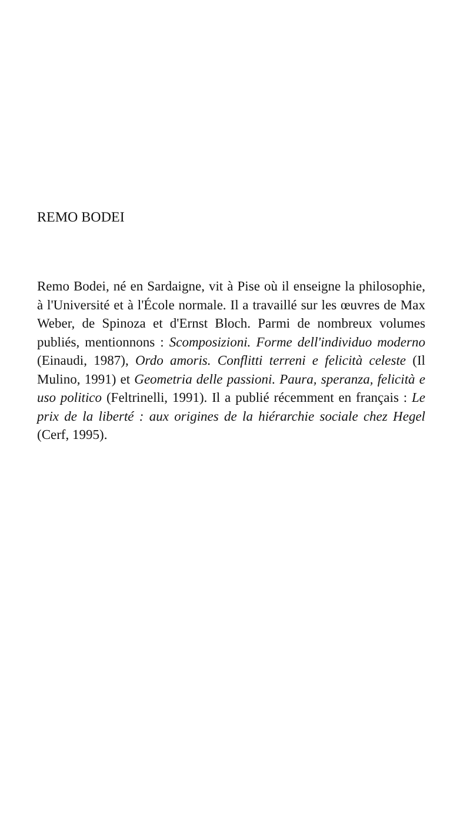REMO BODEI
Remo Bodei, né en Sardaigne, vit à Pise où il enseigne la philosophie, à l'Université et à l'École normale. Il a travaillé sur les œuvres de Max Weber, de Spinoza et d'Ernst Bloch. Parmi de nombreux volumes publiés, mentionnons : Scomposizioni. Forme dell'individuo moderno (Einaudi, 1987), Ordo amoris. Conflitti terreni e felicità celeste (Il Mulino, 1991) et Geometria delle passioni. Paura, speranza, felicità e uso politico (Feltrinelli, 1991). Il a publié récemment en français : Le prix de la liberté : aux origines de la hiérarchie sociale chez Hegel (Cerf, 1995).